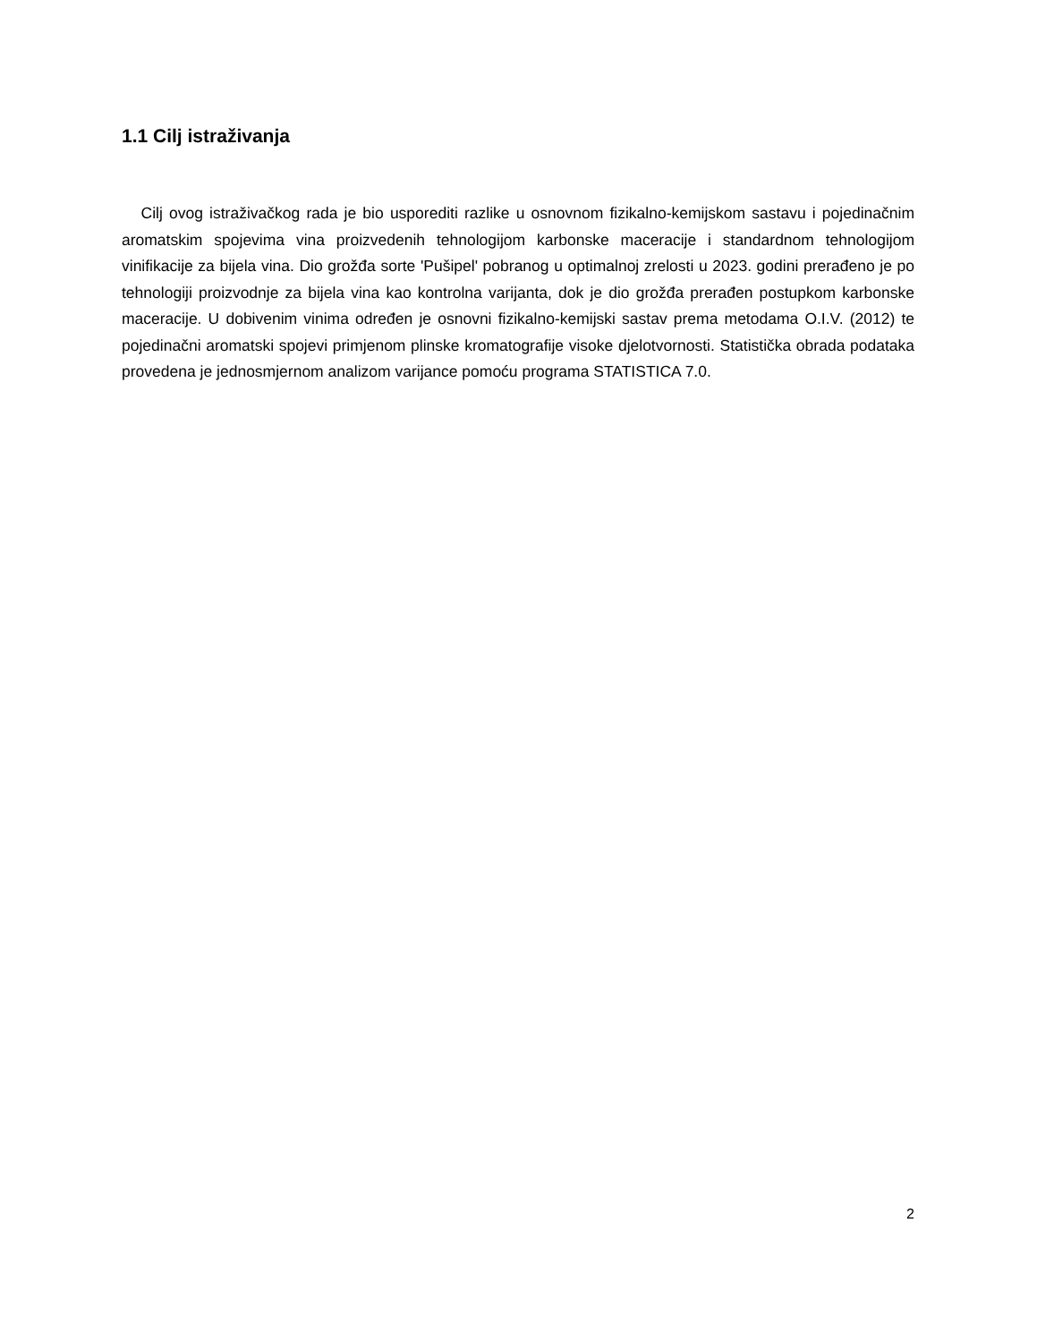1.1 Cilj istraživanja
Cilj ovog istraživačkog rada je bio usporediti razlike u osnovnom fizikalno-kemijskom sastavu i pojedinačnim aromatskim spojevima vina proizvedenih tehnologijom karbonske maceracije i standardnom tehnologijom vinifikacije za bijela vina. Dio grožđa sorte 'Pušipel' pobranog u optimalnoj zrelosti u 2023. godini prerađeno je po tehnologiji proizvodnje za bijela vina kao kontrolna varijanta, dok je dio grožđa prerađen postupkom karbonske maceracije. U dobivenim vinima određen je osnovni fizikalno-kemijski sastav prema metodama O.I.V. (2012) te pojedinačni aromatski spojevi primjenom plinske kromatografije visoke djelotvornosti. Statistička obrada podataka provedena je jednosmjernom analizom varijance pomoću programa STATISTICA 7.0.
2